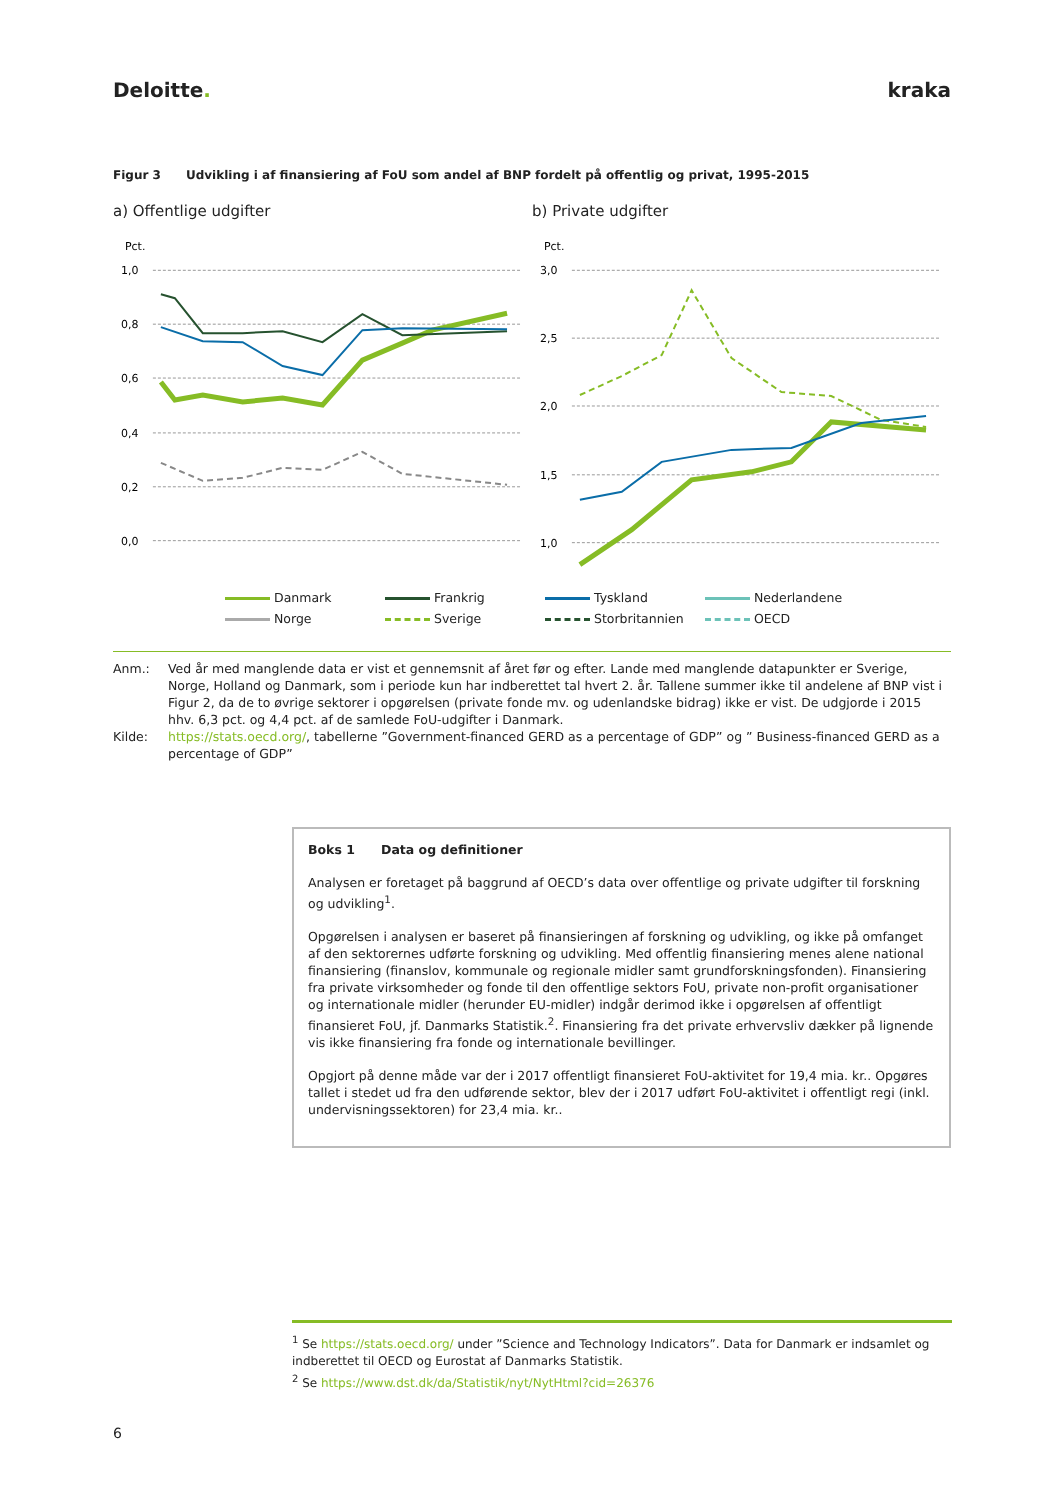Deloitte. kraka
Figur 3 Udvikling i af finansiering af FoU som andel af BNP fordelt på offentlig og privat, 1995-2015
a) Offentlige udgifter b) Private udgifter
Pct.
1,0
0,8
0,6
0,4
0,2
0,0
Pct.
3,0
2,5
2,0
1,5
1,0
Danmark
Frankrig
Tyskland
Nederlandene
Norge
Sverige
Storbritannien
OECD
Anm.:
Ved år med manglende data er vist et gennemsnit af året før og efter. Lande med manglende datapunkter er Sverige, Norge, Holland og Danmark, som i periode kun har indberettet tal hvert 2. år. Tallene summer ikke til andelene af BNP vist i Figur 2, da de to øvrige sektorer i opgørelsen (private fonde mv. og udenlandske bidrag) ikke er vist. De udgjorde i 2015 hhv. 6,3 pct. og 4,4 pct. af de samlede FoU-udgifter i Danmark.
Kilde:
https://stats.oecd.org/, tabellerne ”Government-financed GERD as a percentage of GDP” og ” Business-financed GERD as a percentage of GDP”
Boks 1 Data og definitioner
Analysen er foretaget på baggrund af OECD’s data over offentlige og private udgifter til forskning og udvikling<sup>1</sup>.
Opgørelsen i analysen er baseret på finansieringen af forskning og udvikling, og ikke på omfanget af den sektorernes udførte forskning og udvikling. Med offentlig finansiering menes alene national finansiering (finanslov, kommunale og regionale midler samt grundforskningsfonden). Finansiering fra private virksomheder og fonde til den offentlige sektors FoU, private non-profit organisationer og internationale midler (herunder EU-midler) indgår derimod ikke i opgørelsen af offentligt finansieret FoU, jf. Danmarks Statistik.<sup>2</sup>. Finansiering fra det private erhvervsliv dækker på lignende vis ikke finansiering fra fonde og internationale bevillinger.
Opgjort på denne måde var der i 2017 offentligt finansieret FoU-aktivitet for 19,4 mia. kr.. Opgøres tallet i stedet ud fra den udførende sektor, blev der i 2017 udført FoU-aktivitet i offentligt regi (inkl. undervisningssektoren) for 23,4 mia. kr..
<sup>1</sup> Se https://stats.oecd.org/ under ”Science and Technology Indicators”. Data for Danmark er indsamlet og indberettet til OECD og Eurostat af Danmarks Statistik.
<sup>2</sup> Se https://www.dst.dk/da/Statistik/nyt/NytHtml?cid=26376
6